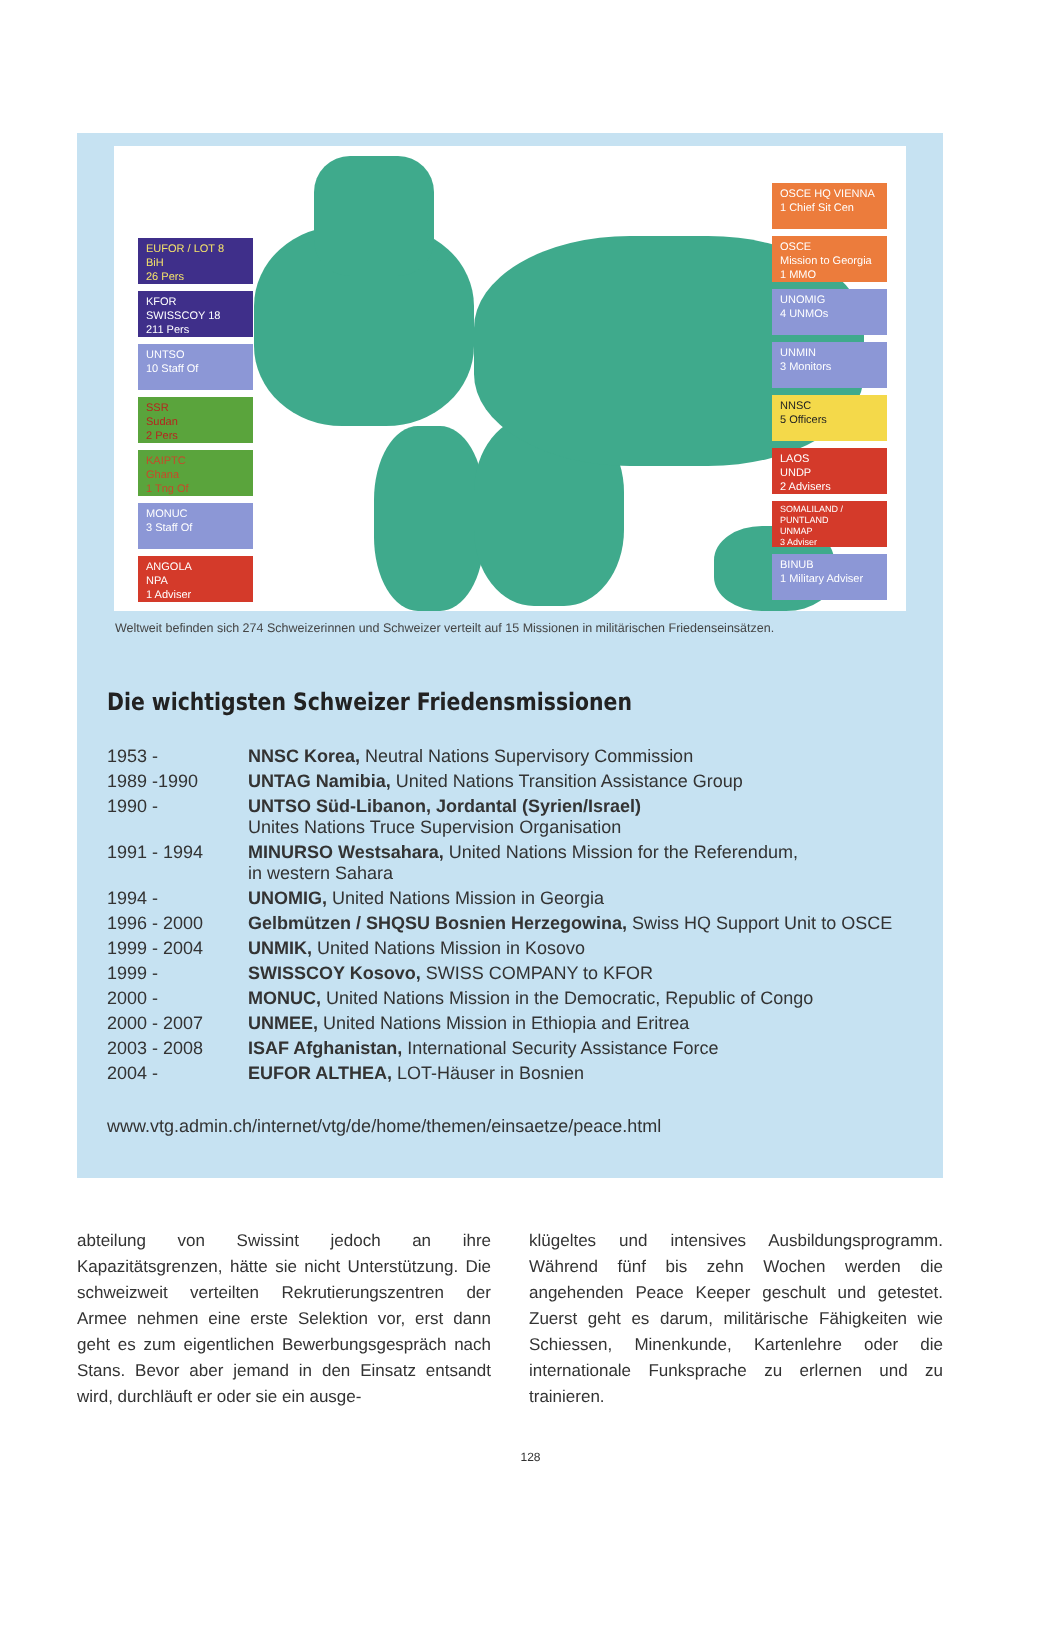EUFOR / LOT 8
BiH
26 Pers
KFOR
SWISSCOY 18
211 Pers
UNTSO
10 Staff Of
SSR
Sudan
2 Pers
KAIPTC
Ghana
1 Tng Of
MONUC
3 Staff Of
ANGOLA
NPA
1 Adviser
OSCE HQ VIENNA
1 Chief Sit Cen
OSCE
Mission to Georgia
1 MMO
UNOMIG
4 UNMOs
UNMIN
3 Monitors
NNSC
5 Officers
LAOS
UNDP
2 Advisers
SOMALILAND / PUNTLAND
UNMAP
3 Adviser
BINUB
1 Military Adviser
Weltweit befinden sich 274 Schweizerinnen und Schweizer verteilt auf 15 Missionen in militärischen Friedenseinsätzen.
Die wichtigsten Schweizer Friedensmissionen
| 1953 - | NNSC Korea, Neutral Nations Supervisory Commission |
| 1989 -1990 | UNTAG Namibia, United Nations Transition Assistance Group |
| 1990 - | UNTSO Süd-Libanon, Jordantal (Syrien/Israel) Unites Nations Truce Supervision Organisation |
| 1991 - 1994 | MINURSO Westsahara, United Nations Mission for the Referendum, in western Sahara |
| 1994 - | UNOMIG, United Nations Mission in Georgia |
| 1996 - 2000 | Gelbmützen / SHQSU Bosnien Herzegowina, Swiss HQ Support Unit to OSCE |
| 1999 - 2004 | UNMIK, United Nations Mission in Kosovo |
| 1999 - | SWISSCOY Kosovo, SWISS COMPANY to KFOR |
| 2000 - | MONUC, United Nations Mission in the Democratic, Republic of Congo |
| 2000 - 2007 | UNMEE, United Nations Mission in Ethiopia and Eritrea |
| 2003 - 2008 | ISAF Afghanistan, International Security Assistance Force |
| 2004 - | EUFOR ALTHEA, LOT-Häuser in Bosnien |
www.vtg.admin.ch/internet/vtg/de/home/themen/einsaetze/peace.html
abteilung von Swissint jedoch an ihre Kapazitätsgrenzen, hätte sie nicht Unterstützung. Die schweizweit verteilten Rekrutierungszentren der Armee nehmen eine erste Selektion vor, erst dann geht es zum eigentlichen Bewerbungsgespräch nach Stans. Bevor aber jemand in den Einsatz entsandt wird, durchläuft er oder sie ein ausge-
klügeltes und intensives Ausbildungsprogramm. Während fünf bis zehn Wochen werden die angehenden Peace Keeper geschult und getestet. Zuerst geht es darum, militärische Fähigkeiten wie Schiessen, Minenkunde, Kartenlehre oder die internationale Funksprache zu erlernen und zu trainieren.
128